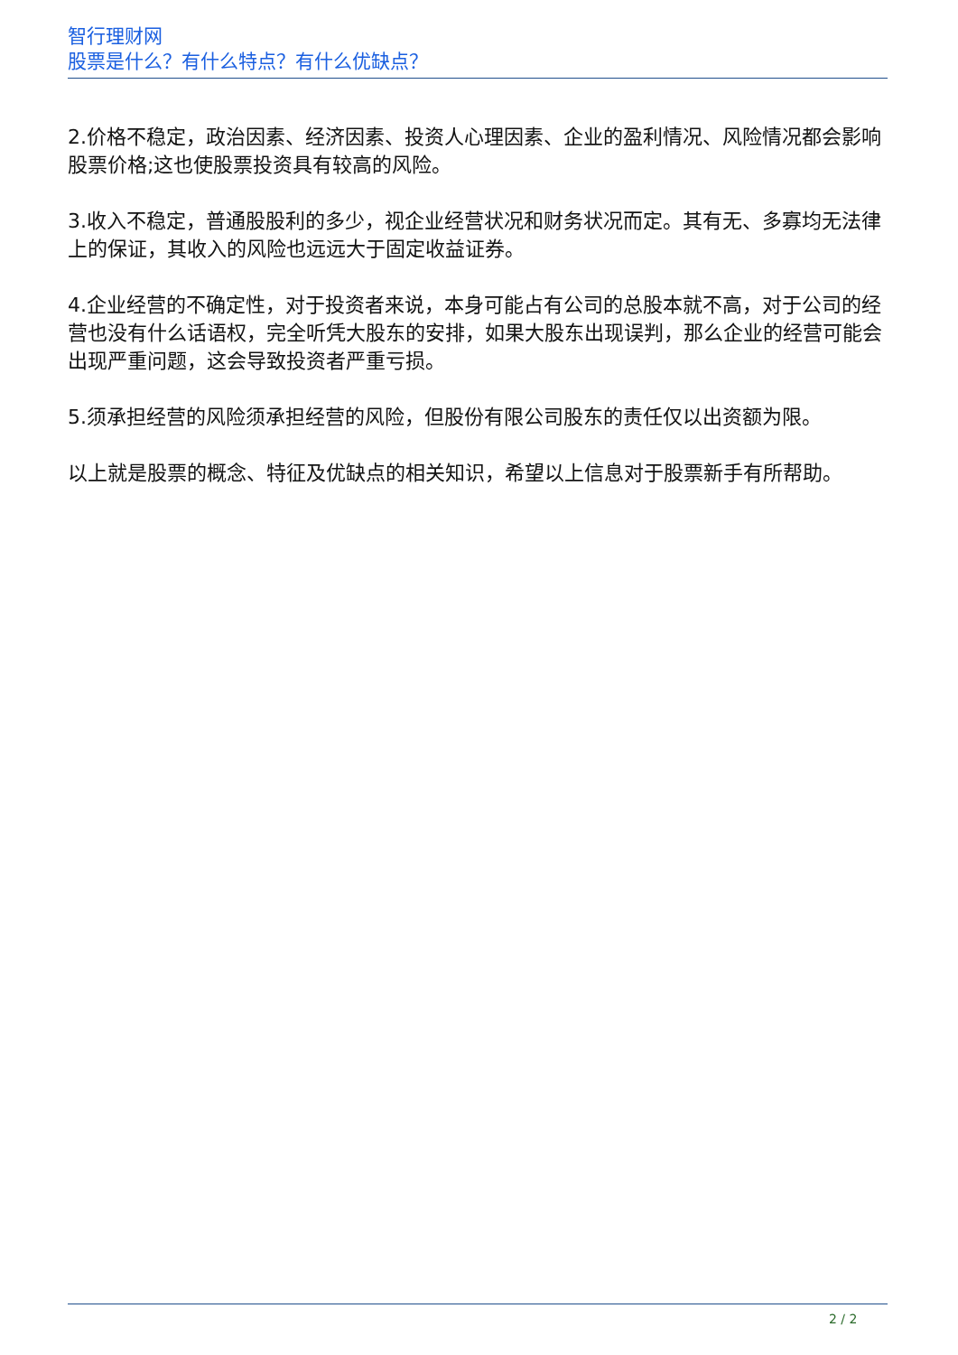智行理财网
股票是什么？有什么特点？有什么优缺点？
2.价格不稳定，政治因素、经济因素、投资人心理因素、企业的盈利情况、风险情况都会影响股票价格;这也使股票投资具有较高的风险。
3.收入不稳定，普通股股利的多少，视企业经营状况和财务状况而定。其有无、多寡均无法律上的保证，其收入的风险也远远大于固定收益证券。
4.企业经营的不确定性，对于投资者来说，本身可能占有公司的总股本就不高，对于公司的经营也没有什么话语权，完全听凭大股东的安排，如果大股东出现误判，那么企业的经营可能会出现严重问题，这会导致投资者严重亏损。
5.须承担经营的风险须承担经营的风险，但股份有限公司股东的责任仅以出资额为限。
以上就是股票的概念、特征及优缺点的相关知识，希望以上信息对于股票新手有所帮助。
2 / 2